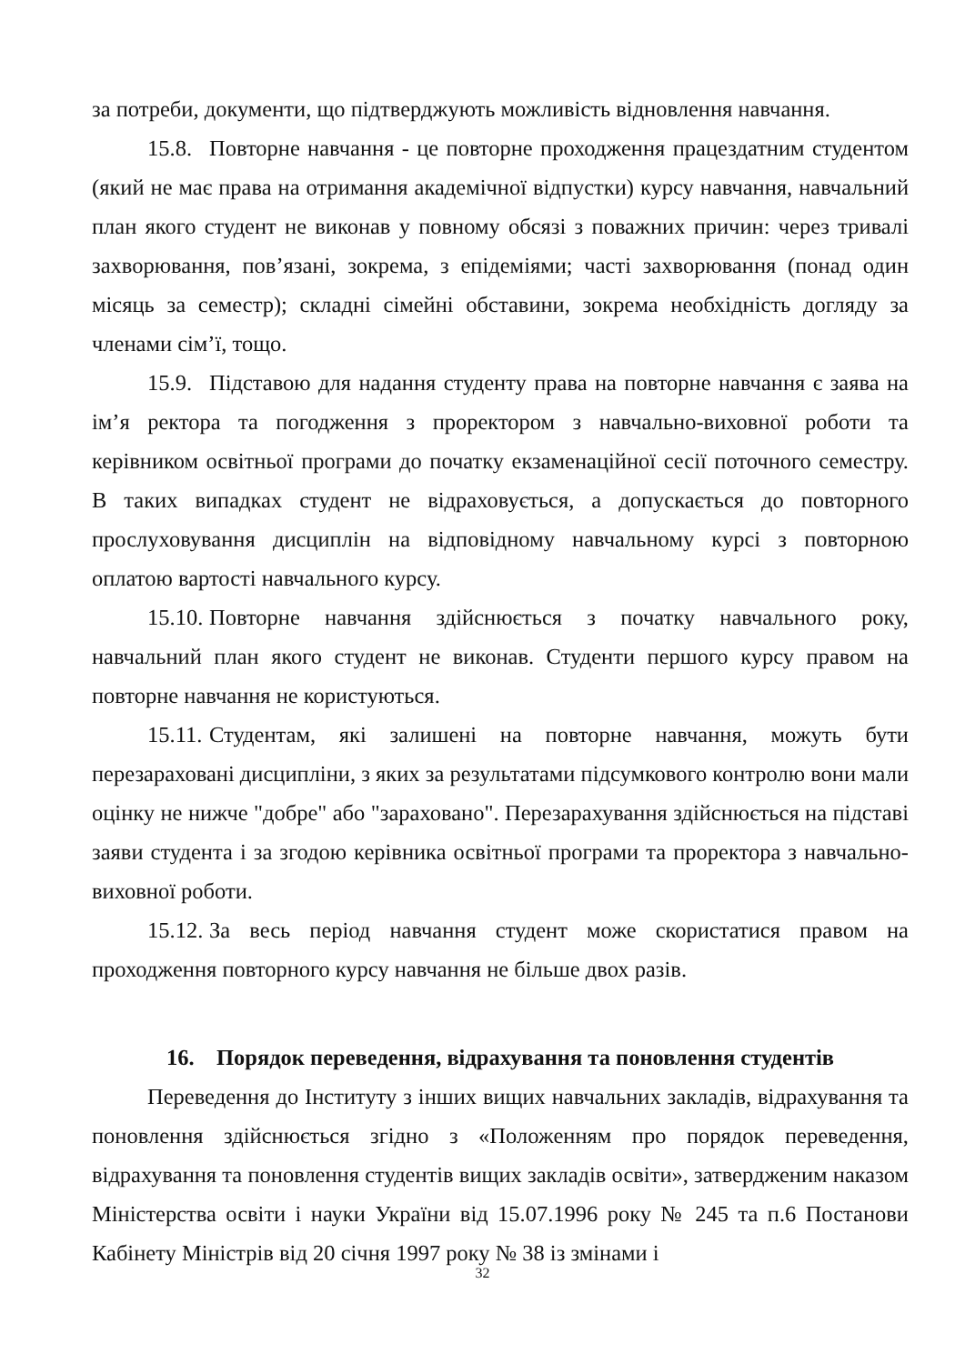за потреби, документи, що підтверджують можливість відновлення навчання.
15.8. Повторне навчання - це повторне проходження працездатним студентом (який не має права на отримання академічної відпустки) курсу навчання, навчальний план якого студент не виконав у повному обсязі з поважних причин: через тривалі захворювання, пов’язані, зокрема, з епідеміями; часті захворювання (понад один місяць за семестр); складні сімейні обставини, зокрема необхідність догляду за членами сім’ї, тощо.
15.9. Підставою для надання студенту права на повторне навчання є заява на ім’я ректора та погодження з проректором з навчально-виховної роботи та керівником освітньої програми до початку екзаменаційної сесії поточного семестру. В таких випадках студент не відраховується, а допускається до повторного прослуховування дисциплін на відповідному навчальному курсі з повторною оплатою вартості навчального курсу.
15.10. Повторне навчання здійснюється з початку навчального року, навчальний план якого студент не виконав. Студенти першого курсу правом на повторне навчання не користуються.
15.11. Студентам, які залишені на повторне навчання, можуть бути перезараховані дисципліни, з яких за результатами підсумкового контролю вони мали оцінку не нижче "добре" або "зараховано". Перезарахування здійснюється на підставі заяви студента і за згодою керівника освітньої програми та проректора з навчально-виховної роботи.
15.12. За весь період навчання студент може скористатися правом на проходження повторного курсу навчання не більше двох разів.
16. Порядок переведення, відрахування та поновлення студентів
Переведення до Інституту з інших вищих навчальних закладів, відрахування та поновлення здійснюється згідно з «Положенням про порядок переведення, відрахування та поновлення студентів вищих закладів освіти», затвердженим наказом Міністерства освіти і науки України від 15.07.1996 року № 245 та п.6 Постанови Кабінету Міністрів від 20 січня 1997 року № 38 із змінами і
32